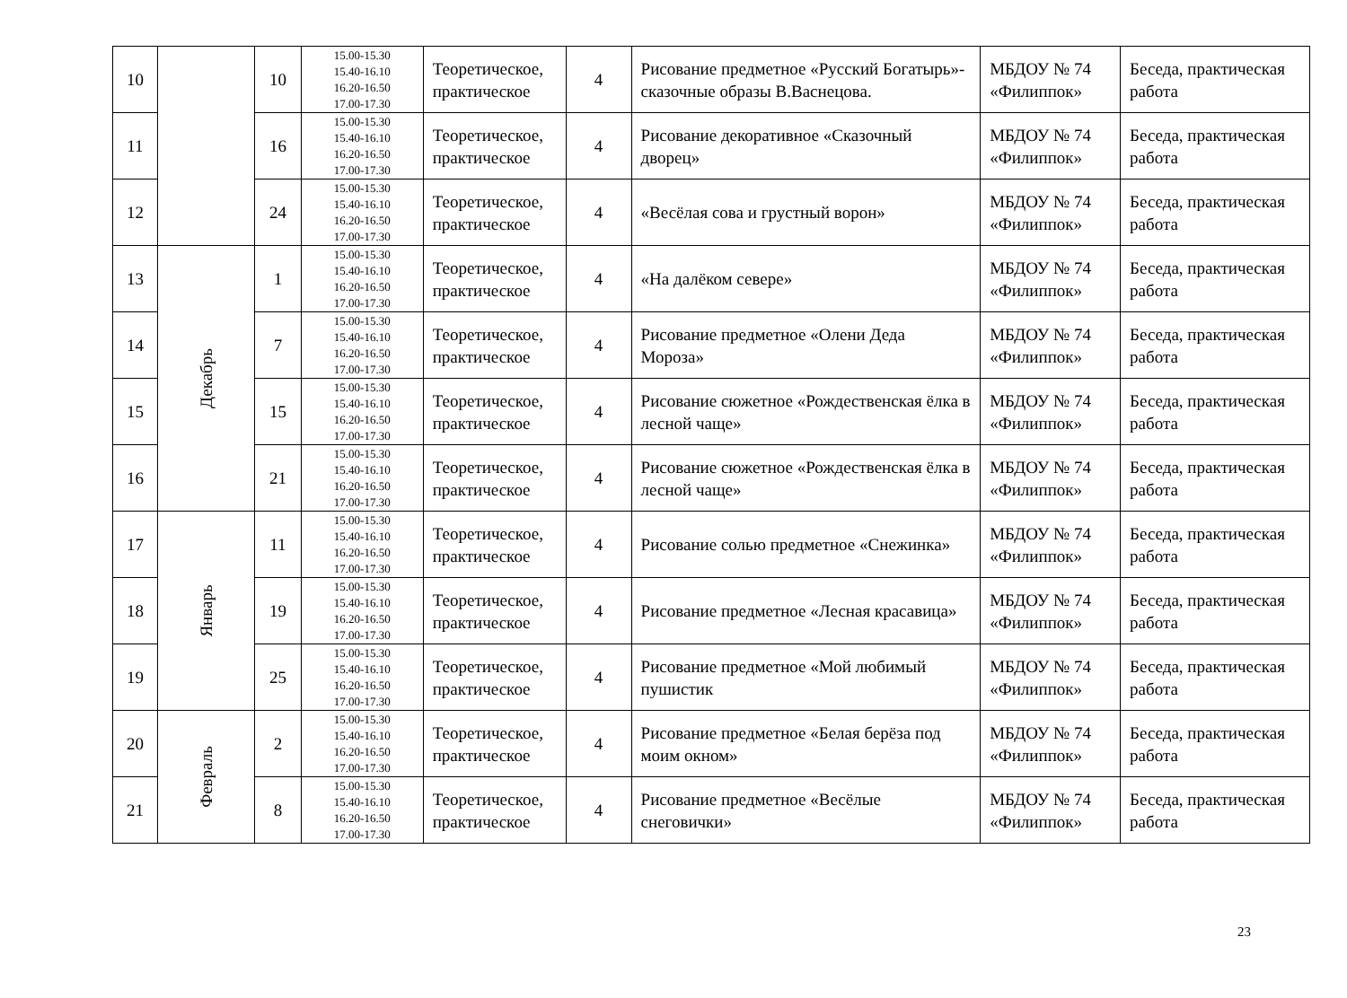| 10 | | 10 | 15.00-15.30 15.40-16.10 16.20-16.50 17.00-17.30 | Теоретическое, практическое | 4 | Рисование предметное «Русский Богатырь»- сказочные образы В.Васнецова. | МБДОУ № 74 «Филиппок» | Беседа, практическая работа |
| 11 | | 16 | 15.00-15.30 15.40-16.10 16.20-16.50 17.00-17.30 | Теоретическое, практическое | 4 | Рисование декоративное «Сказочный дворец» | МБДОУ № 74 «Филиппок» | Беседа, практическая работа |
| 12 | | 24 | 15.00-15.30 15.40-16.10 16.20-16.50 17.00-17.30 | Теоретическое, практическое | 4 | «Весёлая сова и грустный ворон» | МБДОУ № 74 «Филиппок» | Беседа, практическая работа |
| 13 | Декабрь | 1 | 15.00-15.30 15.40-16.10 16.20-16.50 17.00-17.30 | Теоретическое, практическое | 4 | «На далёком севере» | МБДОУ № 74 «Филиппок» | Беседа, практическая работа |
| 14 | | 7 | 15.00-15.30 15.40-16.10 16.20-16.50 17.00-17.30 | Теоретическое, практическое | 4 | Рисование предметное «Олени Деда Мороза» | МБДОУ № 74 «Филиппок» | Беседа, практическая работа |
| 15 | | 15 | 15.00-15.30 15.40-16.10 16.20-16.50 17.00-17.30 | Теоретическое, практическое | 4 | Рисование сюжетное «Рождественская ёлка в лесной чаще» | МБДОУ № 74 «Филиппок» | Беседа, практическая работа |
| 16 | | 21 | 15.00-15.30 15.40-16.10 16.20-16.50 17.00-17.30 | Теоретическое, практическое | 4 | Рисование сюжетное «Рождественская ёлка в лесной чаще» | МБДОУ № 74 «Филиппок» | Беседа, практическая работа |
| 17 | Январь | 11 | 15.00-15.30 15.40-16.10 16.20-16.50 17.00-17.30 | Теоретическое, практическое | 4 | Рисование солью предметное «Снежинка» | МБДОУ № 74 «Филиппок» | Беседа, практическая работа |
| 18 | | 19 | 15.00-15.30 15.40-16.10 16.20-16.50 17.00-17.30 | Теоретическое, практическое | 4 | Рисование предметное «Лесная красавица» | МБДОУ № 74 «Филиппок» | Беседа, практическая работа |
| 19 | | 25 | 15.00-15.30 15.40-16.10 16.20-16.50 17.00-17.30 | Теоретическое, практическое | 4 | Рисование предметное «Мой любимый пушистик | МБДОУ № 74 «Филиппок» | Беседа, практическая работа |
| 20 | Февраль | 2 | 15.00-15.30 15.40-16.10 16.20-16.50 17.00-17.30 | Теоретическое, практическое | 4 | Рисование предметное «Белая берёза под моим окном» | МБДОУ № 74 «Филиппок» | Беседа, практическая работа |
| 21 | | 8 | 15.00-15.30 15.40-16.10 16.20-16.50 17.00-17.30 | Теоретическое, практическое | 4 | Рисование предметное «Весёлые снеговички» | МБДОУ № 74 «Филиппок» | Беседа, практическая работа |
23